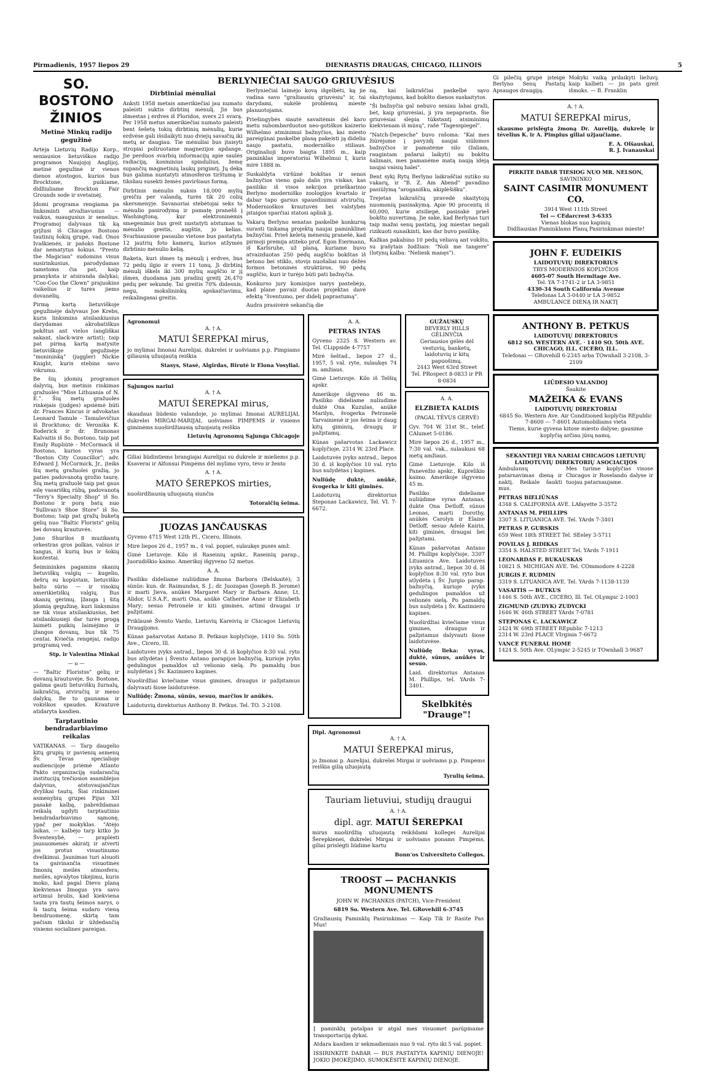Pirmadienis, 1957 liepos 29 DIENRASTIS DRAUGAS, CHICAGO, ILLINOIS 5
SO. BOSTONO ŽINIOS
Metinė Minkų radijo gegužinė
Artėja Lietuvių Radijo Korp., seniausios lietuviškos radijo programos Naujojoj Anglijoj, metinė gegužinė ir vienos dienos atostogos, kurios bus Brocktone, puikiame, didžiuliame Brockton Fair Grounds sode ir svetainėj.
Įdomi programa rengiama pa linksminti atvažiavusius — vaikus, suaugusius ir senelius. Programoj dalyvaus tik ką grįžusi iš Chicagos Bostono tautinių šokių grupė, vad. Onos Ivaškienės, ir pašoks Bostone dar nematytus šokius. "Presto the Magician" sudomins visus susirinkusius, parodydamas tamstoms čia pat, kaip pranyksta ir atsiranda dalykai; "Coo-Coo the Clown" prajuokins vaikelius ir turės jiems dovanėlių.
Pirmą kartą lietuviškoje gegužinėje dalyvaus Joe Krebs, kuris linksmins atsilankiusius darydamas akrobatiškus pokštus ant vielos (angliškai sakant, slack-wire artist); taip pat pirmą kartą matysite lietuviškoje gegužinėje "monininką" (juggler) Nickie Knight, kuris stebins savo vikrumu.
Be šių įdomių programos dalyvių, bus metinis rinkimas gražuolės "Miss Lithuania of N. E.". Šių metų gražuolės rinkėjais (judges) apsiėmė būti dr. Frances Kincus ir advokatas Leonard Tamule - Tamulevičius iš Brocktono; dr. Veronika K. Boderick ir dr. Brunonas Kalvaitis iš So. Bostono, taip pat Emily Rupliūtė - McCormack iš Bostono, kurios vyras yra "Boston City Councillor"; adv. Edward J. McCormick, Jr., įteiks šių metų gražuolei gražią, jo paties padovanotą grožio taurę. Šių metų gražuolė taip pat gaus eilę vasariškų rūbų, padovanotą "Terry's Specialty Shop" iš So. Bostono ir porą batų nuo "Sullivan's Shoe Store" iš So. Bostono; taip pat gražų buketą gėlių nuo "Baltic Florists" gėlių bei dovanų krautuvės.
Jono Shurilos 8 muzikantų orkestras gros polkas, valsus ir tangus, iš kurių bus ir šokių kontestai.
Šeimininkės pagamins skanių lietuviškų valgių — kugelio, dešrų su kopūstais, lietuviško balto sūrio — ir visokių amerikietiškų valgių. Bus skanių gėrimų. Įžanga į šitą įdomią gegužinę, kuri linksmins ne tik visus atsilankiusius, bet atsilankiusieji dar turės progą laimėti puikių laimėjimo ir įžangos dovanų, bus tik 75 centai. Kviečia rengėjai, radijo programų ved.
Stp. ir Valentina Minkai
— o —
— "Baltic Floristss" gėlių ir dovanų krautuvėje, So. Bostone, galima gauti lietuviškų žurnalų, laikraščių, atviručių ir meno dalykų. Be to gaunama ir vokiškos spaudos. Krautuvė atidaryta kasdien.
Tarptautinio bendradarbiavimo reikalas
VATIKANAS. — Tarp daugelio kitų grupių ir pavienių asmenų Šv. Tėvas specialioje audiencijoje priėmė Atlanto Pakto organizaciją sudarančių institucijų trečiosios asamblėjos dalyvius, atstovaujančius dvylikai tautų. Šiai rinkiminei asmenybių grupei Pijus XII pasakė kalbą, pabrėždamas reikalą ugdyti tarptautinio bendradarbiavimo sąmonę, ypač per mokyklas. "Atėjo laikas, — kalbėjo tarp kitko Jo Šventenybė, — praplėsti jaunuomenės akiratį ir atverti jos protus visuotinumo dvelkimui. Jaunimas turi alsuoti ta gaivinančia visuotinės žmonių meilės atmosfera; meilės, apvalytos tikėjimu, kuris moko, kad pagal Dievo planą kiekvienas žmogus yra savo artimui brolis, kad kiekviena tauta yra tautų šeimos narys, o ši tautų šeima sudaro vieną bendruomenę, skirtą tam pačiam tikslui ir ūždedančią visiems socialines pareigas.
BERLYNIEČIAI SAUGO GRIUVĖSIUS
Dirbtiniai mėnuliai
Anksti 1958 metais amerikiečiai jau numato paleisti suktis dirbtinį mėnulį. Jis bus išmestas į erdves iš Floridos, svers 21 svarą. Per 1958 metus amerikiečiai numato paleisti bent šešetą tokių dirbtinių mėnulių, kurie erdvėse gali išsilaikyti nuo dviejų savaičių iki metų ar daugiau. Tie mėnuliai bus įtaisyti stropiai poliruotame magnezijos apdange. Jie perduos svarbių informacijų apie saulės radiaciją, kosminius spindulius, žemę supančių magnetinių laukų prigimtį. Jų dėka bus galima nustatyti atmosferos tirštumą ir tiksliau susekti žemės paviršiaus formą.
Dirbtinis mėnulis suksis 18,000 mylių greičiu per valandą, turės tik 20 colių skersmenyje. Savanoriai stebėtojai seks to mėnulio pasirodymą ir pamatę pranešš į Washingtoną, kur elektroninėmis smegenimis bus greit nustatyti atstumas to mėnulio greitis, augštis, jo kelias. Svarbiausiose pasaulio vietose bus pastatyta 12 jautrių foto kamerų, kurios atžymės dirbtinio mėnulio kelią.
Raketa, kuri išmes tą mėnulį į erdves, bus 72 pėdų ilgio ir svers 11 tonų. Ji dirbtinį mėnulį iškels iki 300 mylių augščio ir jį išmes, duodama jam pradinį greitį 26,470 pėdų per sekundę. Tai greitis 70% didesnis, negu, mokslininkų apskaičiavimu, reikalingasai greitis.
Berlyniečiai laimėjo kovą išgelbėti, ką jie vadina savo "gražiausiu griuvėsiu" ir, tai darydami, sukėlė problemų mieste planuotojams.
Priešingybės siautė savaitėmis dėl karo metu subombarduotos neo-gotiškos kaizerio Wilhelmo atminimui bažnyčios, kai miesto pareigūnai paskelbė planą pakeisti ją dideliu naujo pastatu, moderniško stiliaus. Originalioji buvo baigta 1895 m., kaip paminklas imperatoriui Wilhelmui I, kuris mirė 1888 m.
Suskaldyta viršūnė bokštas ir senos bažnyčios vieno galo dalis yra viskas, kas pasiliko iš visos sekcijos prieškarinio Berlyno moderniško zoologijos kvartalo ir dabar tapo garsus spausdinimui atviručių. Modernioškos krautuvės bei valstybės įstaigos sparčiai statosi aplink jį.
Vakarų Berlyno senatas paskelbė konkursą surasti tinkamą projektą naujai paminklinei bažnyčiai. Prieš keletą mėnesių pranešė, kad pirmoji premija atiteko prof. Egon Eiermann, iš Karlsruhe, už planą, kuriame buvo atvaizduotas 250 pėdų augščio bokštas iš betono bei stiklo, stovįs nuošaliai nuo dėžės formos betoninės struktūros, 90 pėdų augščio, kuri ir turėjo būti pati bažnyčia.
Konkurso jury komisijos narys pastebėjo, kad plane pavaiz duotas projektas davė efektą "šventumo, per didelį paprastumą".
Audra prasivėrė sekančią die
ną, kai laikraščiai paskelbė sąvo skaitytojams, kad bokšto dienos suskaitytos.
"Ši bažnyčia gal nebuvo seniau labai graži, bet, kaip griuvėsiai, ji yra nepaprasta. Šie griuvėsiai slepia tūkstantį atsiminimų kiekvienam iš mūsų", rašė "Tagesspiegel".
"Natch-Depesche" buvo rašoma: "Kai mes žiūrėjome į pavyzdį naujai siūlomos bažnyčios ir pamatėme silo (žaliam, raugintam pašarui laikyti) su bokštu šalimais, mes pamanėme matą naują idėją naujai vaisių halei".
Bent sykį Rytų Berlyno laikraščiai sutiko su vakarų, ir "B. Z. Am Abend" pavadino pasiūlymą "aroganišku, akiplėšišku".
Trejetas laikraščių pravedė skaitytojų nuomonių pasisakymą. Apie 90 procentų iš 60,000, kurie atsiliepė, pasisakė prieš bokšto nuvertimą. Jie sakė, kad Berlynas turi taip mažai senų pastatų, jog miestas negali rizikuoti sunaikinti, kas dar buvo pasilikę.
Kažkas pakabino 10 pėdų vėliavą ant vokšto, su įrašytais žodžiais: "Noli me tangere" (lotynų kalba: "Neliesk manęs").
Agronomui
A. † A.
MATUI ŠEREPKAI mirus,
jo mylimai žmonai Aurelijai, dukrelei ir uošviams p.p. Pimpiams giliausią užuojautą reiškia
Stasys, Stasė, Algirdas, Birutė ir Elona Vosyliai.
Sąjungos nariui
A. † A.
MATUI ŠEREPKAI mirus,
skaudaus liūdesio valandoje, jo mylimai žmonai AURELIJAI, dukrelei MIRGAI-MARIJAI, uošviams PIMPEMS ir visiems giminėms nuoširdžiausią užuojautą reiškia
Lietuvių Agronomų Sąjunga Chicagoje
Giliai liūdintiems brangiajai Aurelijai su dukrele ir mieliems p.p. Ksaverai ir Alfonsui Pimpėms dėl mylimo vyro, tėvo ir žento
A. † A.
MATO ŠEREPKOS mirties,
nuoširdžiausią užuojautą siunčia
Totoraičių šeima.
JUOZAS JANČAUSKAS
Gyveno 4715 West 12th Pl., Cicero, Illinois.
Mirė liepos 26 d., 1957 m., 4 val. popiet, sulaukęs pusės amž.
Gimė Lietuvoje. Kilo iš Raseinių apskr., Raseinių parap., Juorudiškio kaimo. Amerikoj išgyveno 52 metus.
A. A.
Pasiliko dideliame nuliūdime žmona Barbora (Belskaitė); 3 sūnūs: kun. dr. Raimundas, S. J.; dr. Juozapas (Joseph B. Jerome) ir marti Jieva, anūkės Margaret Mary ir Barbara Anne; Lt. Alidor, U.S.A.F., marti Ona, anūkė Catherine Anne ir Elizabeth Mary; sesuo Petronėlė ir kiti giminės, artimi draugai ir pažįstami.
Priklausė Švento Vardo, Lietuvių Kareivių ir Chicagos Lietuvių Draugijoms.
Kūnas pašarvotas Antano B. Petkaus koplyčioje, 1410 So. 50th Ave., Cicero, Ill.
Laidotuvės įvyks antrad., liepos 30 d. iš koplyčios 8:30 val. ryto bus atlydėtas į Švento Antano parapijos bažnyčią, kurioje įvyks gedulingos pamaldos už velionio sielą. Po pamaldų bus nulydėtas į Šv. Kazimiero kapines.
Nuoširdžiai kviečiame visus gimines, draugus ir pažįstamus dalyvauti šiose laidotuvėse.
Nuliūdę: Žmona, sūnūs, sesuo, marčios ir anūkės.
Laidotuvių direktorius Anthony B. Petkus. Tel. TO. 3-2108.
A. A.
PETRAS INTAS
Gyveno 2325 S. Western av. Tel. CLippside 4-7757
Mirė šeštad., liepos 27 d., 1957, 5 val. ryte, sulaukęs 74 m. amžiaus.
Gimė Lietuvoje. Kilo iš Telšių apskr.
Amerikoje išgyveno 46 m. Pasiliko dideliame nuliudime duktė Ona Kuzulas, anūkė Marilyn, švogerka Petronelė Tarvainienė ir jos šeima ir daug kitų giminių, draugų ir pažįstamų.
Kūnas pašarvotas Lackawicz koplyčioje, 2314 W. 23rd Place.
Laidotuvės įvyks antrad., liepos 30 d. iš koplyčios 10 val. ryto bus nulydėtas į kapines.
Nuliūdę duktė, anūkė, švogerka ir kiti giminės.
Laidotuvių direktorius Steponas Lackawicz, Tel. VI. 7-6672.
GUŽAUSKŲ
BEVERLY HILLS GĖLINYČIA
Geriausios gėlės dėl vestuvių, banketų, laidotuvių ir kitų papuošimų.
2443 West 63rd Street
Tel. PRospect 8-0833 ir PR 8-0834
A. A.
ELZBIETA KALDIS
(PAGAL TĖVUS GERVĖ)
Gyv. 704 W. 31st St., telef. CAlumet 5-0186.
Mirė liepos 26 d., 1957 m., 7:30 val. vak., sulaukusi 68 metų amžiaus.
Gimė Lietuvoje. Kilo iš Panevėžio apskr., Kuprelikio kaimo. Amerikoje išgyveno 45 m.
Pasiliko dideliame nuliūdime vyras Antanas, duktė Ona Detloff, sūnus Leonas, marti Dorothy, anūkės Carolyn ir Elaine Detloff, sesuo Adelė Kairis, kiti giminės, draugai bei pažįstami.
Kūnas pašarvotas Antano M. Phillips koplyčioje, 3307 Lituanica Ave. Laidotuvės įvyks antrad., liepos 30 d. Iš koplyčios 8:30 val. ryto bus atlydėta į Šv. Jurgio parap. bažnyčią, kurioje įvyks gedulingos pamaldos už velionės sielą. Po pamaldų bus nulydėta į Šv. Kazimiero kapines.
Nuoširdžiai kviečiame visus gimines, draugus ir pažįstamus dalyvauti šiose laidotuvėse.
Nuliūdę lieka: vyras, duktė, sūnus, anūkės ir sesuo.
Laid. direktorius Antanas M. Phillips, tel. YArds 7-3401.
Skelbkitės "Drauge"!
Dipl. Agronomui
A. † A.
MATUI ŠEREPKAI mirus,
jo žmonai p. Aurelijai, dukrelei Mirgai ir uošviams p.p. Pimpėms reiškia gilią užuojautą
Tyrulių šeima.
Tauriam lietuviui, studijų draugui
A. † A.
dipl. agr. MATUI ŠEREPKAI
mirus nuoširdžią užuojautą reikšdami kollegei Aurelijai Šerepkienei, dukrelei Mirgai ir uošviams ponams Pimpėms, giliai prislėgti liūdime kartu
Bonn'os Universiteto Collegos.
TROOST — PACHANKIS MONUMENTS
JOHN W. PACHANKIS (PATCH), Vice-President
6819 So. Western Ave. Tel. GRovehill 6-3745
Gražiausių Paminklų Pasirinkimas — Kaip Tik Ir Rasite Pas Mus!
Į paminklų patalpas ir atgal mes visuomet parūpiname transportaciją dykai.
Atdara kasdien ir sekmadieniais nuo 9 val. ryto iki 5 val. popiet.
ISSIRINKITE DABAR — BUS PASTATYTA KAPINIŲ DIENOJE! JOKIO ĮMOKĖJIMO. SUMOKĖSITE KAPINIŲ DIENOJE.
Gi pilečių grupė įsteigė Berlyno Senų Pastatų Apsaugos draugiją.
Mokyki vaiką prilaikyti liežuvį; kaip kalbėti — jis pats greit išmoks. — B. Franklin
A. † A.
MATUI ŠEREPKAI mirus,
skausmo prislėgtą žmoną Dr. Aureliją, dukrelę ir tėvelius K. ir A. Pimpius giliai užjaučiame.
E. A. Olšauskai,
R. J. Ivanauskai
PIRKITE DABAR TIESIOG NUO MR. NELSON,
SAVININKO
SAINT CASIMIR MONUMENT CO.
3914 West 111th Street
Tel — CEdarcrest 3-6335
Vienas blokas nuo kapinių
Didžiausias Paminklams Planų Pasirinkimas mieste!
JOHN F. EUDEIKIS
LAIDOTUVIŲ DIREKTORIUS
TRYS MODERNIOS KOPLYČIOS
4605-07 South Hermitage Ave.
Tel. YA 7-1741-2 ir LA 3-9851
4330-34 South California Avenue
Telefonas LA 3-0440 ir LA 3-9852
AMBULANCE DIENĄ IR NAKTĮ
ANTHONY B. PETKUS
LAIDOTUVIŲ DIREKTORIUS
6812 SO. WESTERN AVE. · 1410 SO. 50th AVE.
CHICAGO, ILL. CICERO, ILL.
Telefonai — GRovehill 6-2345 arba TOwnhall 3-2108, 3-2109
LIŪDESIO VALANDOJ
Šaukite
MAŽEIKA & EVANS
LAIDOTUVIŲ DIREKTORIAI
6845 So. Western Ave. Air Conditioned koplyčia REpublic 7-8600 — 7-8601 Automobiliams vieta
Tiems, kurie gyvena kitose miesto dalyse; gausime koplyčią arčiau jūsų namų.
SEKANTIEJI YRA NARIAI CHICAGOS LIETUVIŲ LAIDOTUVIŲ DIREKTORIŲ ASOCIACIJOS
Ambulansų patarnavimas dieną ir naktį. Reikale šaukti mus.
Mes turime koplyčias visose Chicagos ir Roselando dalyse ir tuojau patarnaujame.
PETRAS BIELIŪNAS
4348 S. CALIFORNIA AVE. LAfayette 3-3572
ANTANAS M. PHILLIPS
3307 S. LITUANICA AVE. Tel. YArds 7-3401
PETRAS P. GURSKIS
659 West 18th STREET Tel. SEeley 3-5711
POVILAS J. RIDIKAS
3354 S. HALSTED STREET Tel. YArds 7-1911
LEONARDAS F. BUKAUSKAS
10821 S. MICHIGAN AVE. Tel. COmmodore 4-2228
JURGIS F. RUDMIN
3319 S. LITUANICA AVE. Tel. YArds 7-1138-1139
VASAITIS — BUTKUS
1446 S. 50th AVE., CICERO, Ill. Tel. OLympic 2-1003
ZIGMUND (ZUDYK) ZUDYCKI
1646 W. 46th STREET YArds 7-0781
STEPONAS C. LACKAWICZ
2424 W. 69th STREET REpublic 7-1213
2314 W. 23rd PLACE VIrginia 7-6672
VANCE FUNERAL HOME
1424 S. 50th Ave. OLympic 2-5245 ir TOwnhall 3-9687